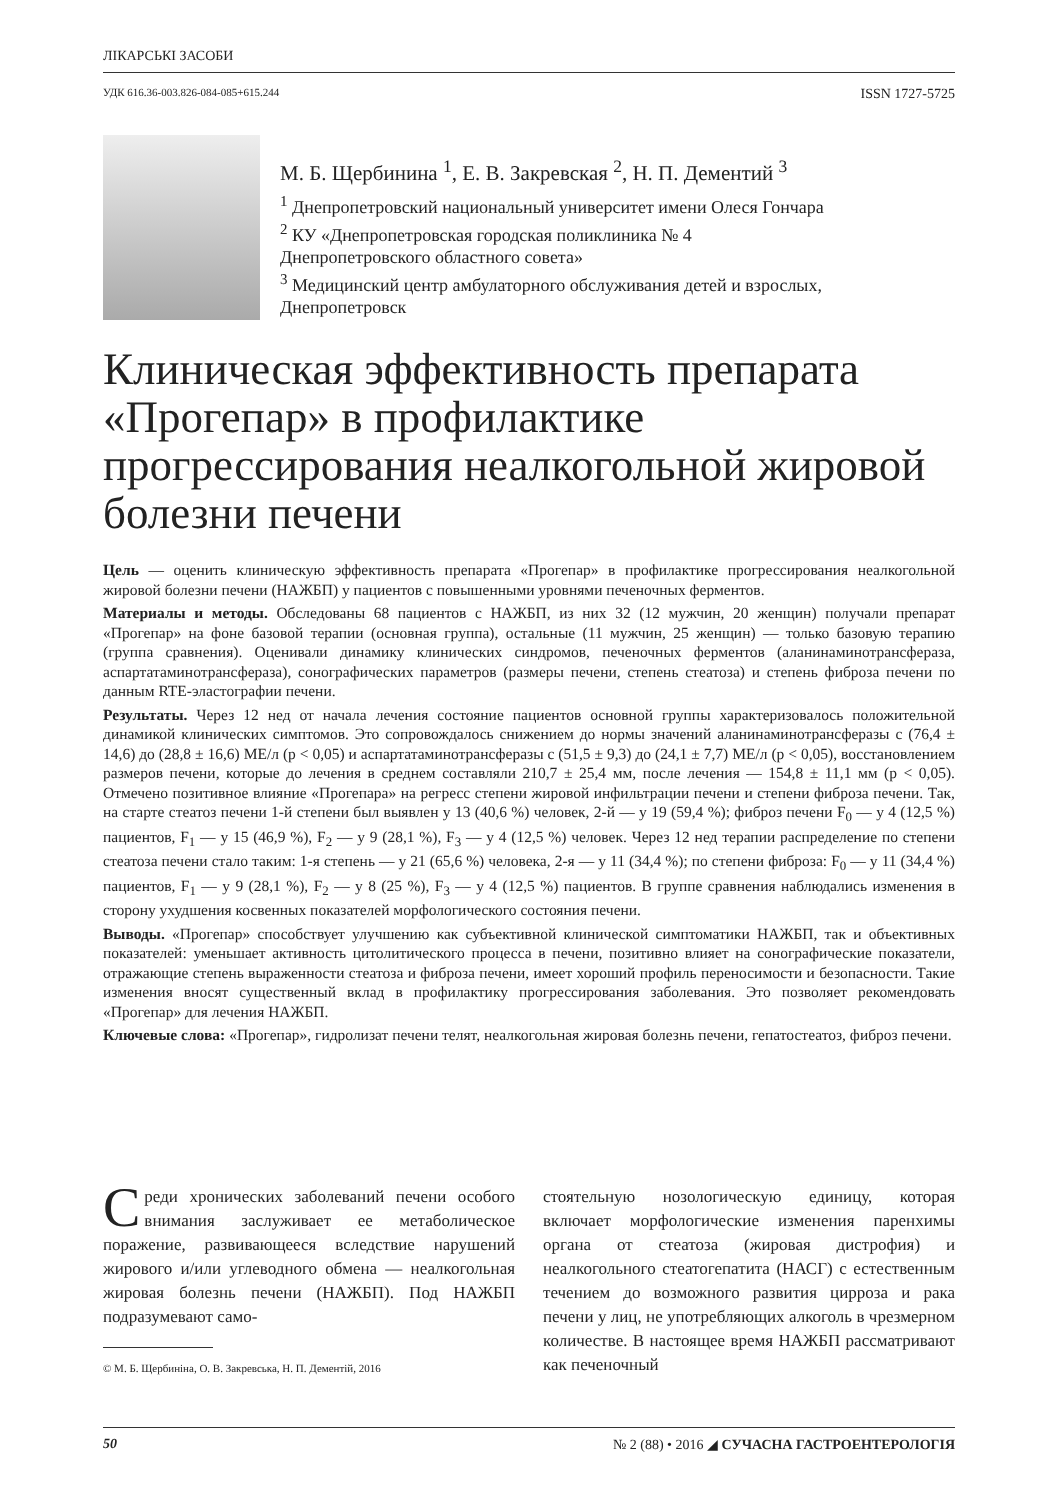ЛІКАРСЬКІ ЗАСОБИ
УДК 616.36-003.826-084-085+615.244 ISSN 1727-5725
М. Б. Щербинина <sup>1</sup>, Е. В. Закревская <sup>2</sup>, Н. П. Дементий <sup>3</sup>
<sup>1</sup> Днепропетровский национальный университет имени Олеся Гончара
<sup>2</sup> КУ «Днепропетровская городская поликлиника № 4
Днепропетровского областного совета»
<sup>3</sup> Медицинский центр амбулаторного обслуживания детей и взрослых,
Днепропетровск
Клиническая эффективность препарата «Прогепар» в профилактике прогрессирования неалкогольной жировой болезни печени
Цель — оценить клиническую эффективность препарата «Прогепар» в профилактике прогрессирования неалкогольной жировой болезни печени (НАЖБП) у пациентов с повышенными уровнями печеночных ферментов.
Материалы и методы. Обследованы 68 пациентов с НАЖБП, из них 32 (12 мужчин, 20 женщин) получали препарат «Прогепар» на фоне базовой терапии (основная группа), остальные (11 мужчин, 25 женщин) — только базовую терапию (группа сравнения). Оценивали динамику клинических синдромов, печеночных ферментов (аланинаминотрансфераза, аспартатаминотрансфераза), сонографических параметров (размеры печени, степень стеатоза) и степень фиброза печени по данным RTE-эластографии печени.
Результаты. Через 12 нед от начала лечения состояние пациентов основной группы характеризовалось положительной динамикой клинических симптомов. Это сопровождалось снижением до нормы значений аланинаминотрансферазы с (76,4 ± 14,6) до (28,8 ± 16,6) МЕ/л (p < 0,05) и аспартатаминотрансферазы с (51,5 ± 9,3) до (24,1 ± 7,7) МЕ/л (p < 0,05), восстановлением размеров печени, которые до лечения в среднем составляли 210,7 ± 25,4 мм, после лечения — 154,8 ± 11,1 мм (p < 0,05). Отмечено позитивное влияние «Прогепара» на регресс степени жировой инфильтрации печени и степени фиброза печени. Так, на старте стеатоз печени 1-й степени был выявлен у 13 (40,6 %) человек, 2-й — у 19 (59,4 %); фиброз печени F<sub>0</sub> — у 4 (12,5 %) пациентов, F<sub>1</sub> — у 15 (46,9 %), F<sub>2</sub> — у 9 (28,1 %), F<sub>3</sub> — у 4 (12,5 %) человек. Через 12 нед терапии распределение по степени стеатоза печени стало таким: 1-я степень — у 21 (65,6 %) человека, 2-я — у 11 (34,4 %); по степени фиброза: F<sub>0</sub> — у 11 (34,4 %) пациентов, F<sub>1</sub> — у 9 (28,1 %), F<sub>2</sub> — у 8 (25 %), F<sub>3</sub> — у 4 (12,5 %) пациентов. В группе сравнения наблюдались изменения в сторону ухудшения косвенных показателей морфологического состояния печени.
Выводы. «Прогепар» способствует улучшению как субъективной клинической симптоматики НАЖБП, так и объективных показателей: уменьшает активность цитолитического процесса в печени, позитивно влияет на сонографические показатели, отражающие степень выраженности стеатоза и фиброза печени, имеет хороший профиль переносимости и безопасности. Такие изменения вносят существенный вклад в профилактику прогрессирования заболевания. Это позволяет рекомендовать «Прогепар» для лечения НАЖБП.
Ключевые слова: «Прогепар», гидролизат печени телят, неалкогольная жировая болезнь печени, гепатостеатоз, фиброз печени.
Среди хронических заболеваний печени особого внимания заслуживает ее метаболическое поражение, развивающееся вследствие нарушений жирового и/или углеводного обмена — неалкогольная жировая болезнь печени (НАЖБП). Под НАЖБП подразумевают само-
© М. Б. Щербиніна, О. В. Закревська, Н. П. Дементій, 2016
стоятельную нозологическую единицу, которая включает морфологические изменения паренхимы органа от стеатоза (жировая дистрофия) и неалкогольного стеатогепатита (НАСГ) с естественным течением до возможного развития цирроза и рака печени у лиц, не употребляющих алкоголь в чрезмерном количестве. В настоящее время НАЖБП рассматривают как печеночный
50 № 2 (88) • 2016 ◢ СУЧАСНА ГАСТРОЕНТЕРОЛОГІЯ